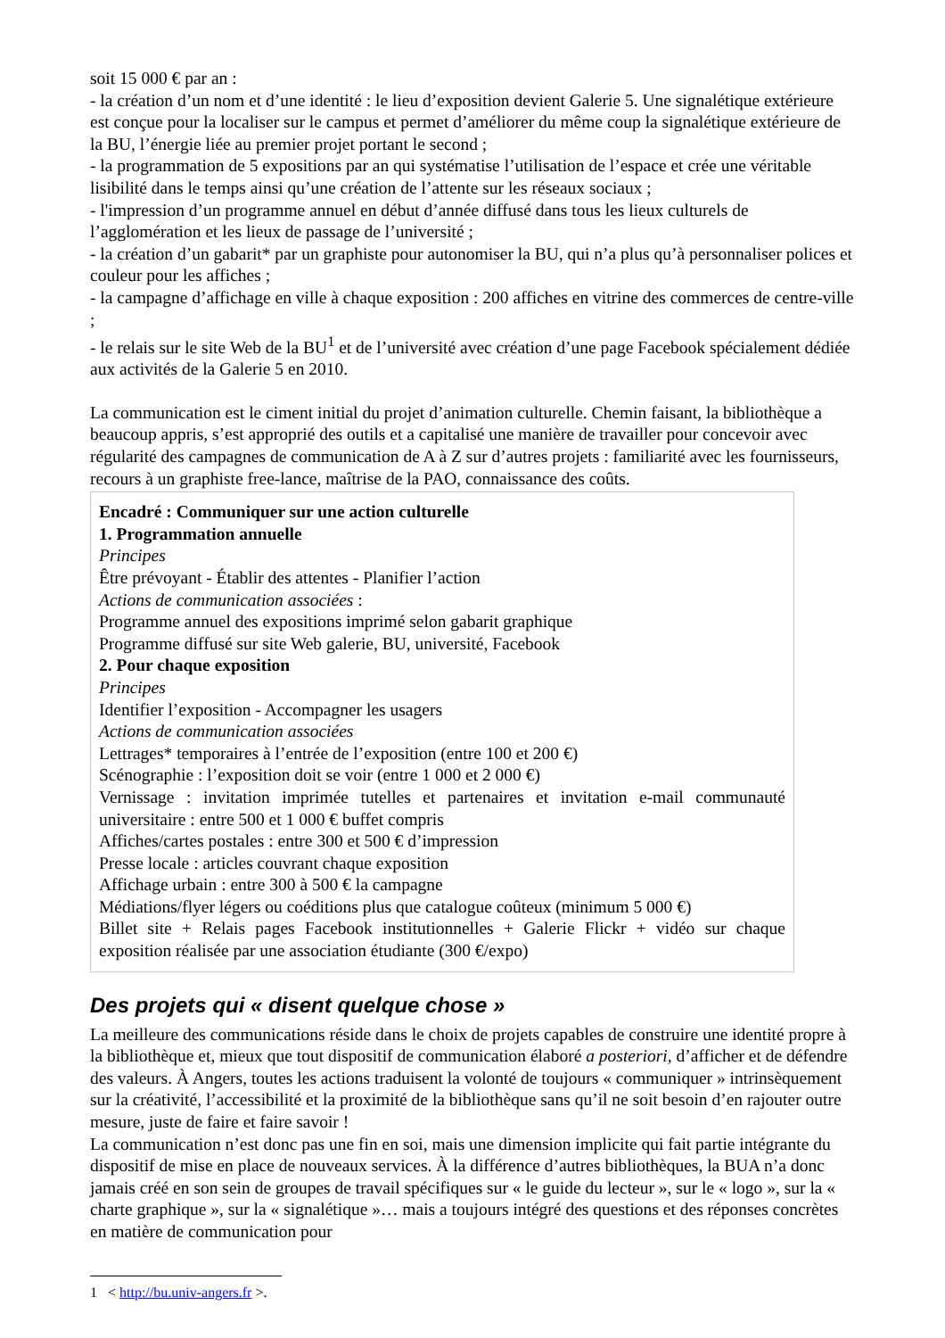soit 15 000 € par an :
- la création d’un nom et d’une identité : le lieu d’exposition devient Galerie 5. Une signalétique extérieure est conçue pour la localiser sur le campus et permet d’améliorer du même coup la signalétique extérieure de la BU, l’énergie liée au premier projet portant le second ;
- la programmation de 5 expositions par an qui systématise l’utilisation de l’espace et crée une véritable lisibilité dans le temps ainsi qu’une création de l’attente sur les réseaux sociaux ;
- l'impression d’un programme annuel en début d’année diffusé dans tous les lieux culturels de l’agglomération et les lieux de passage de l’université ;
- la création d’un gabarit* par un graphiste pour autonomiser la BU, qui n’a plus qu’à personnaliser polices et couleur pour les affiches ;
- la campagne d’affichage en ville à chaque exposition : 200 affiches en vitrine des commerces de centre-ville ;
- le relais sur le site Web de la BU<sup>1</sup> et de l’université avec création d’une page Facebook spécialement dédiée aux activités de la Galerie 5 en 2010.
La communication est le ciment initial du projet d’animation culturelle. Chemin faisant, la bibliothèque a beaucoup appris, s’est approprié des outils et a capitalisé une manière de travailler pour concevoir avec régularité des campagnes de communication de A à Z sur d’autres projets : familiarité avec les fournisseurs, recours à un graphiste free-lance, maîtrise de la PAO, connaissance des coûts.
Encadré : Communiquer sur une action culturelle
1. Programmation annuelle
Principes
Être prévoyant - Établir des attentes - Planifier l’action
Actions de communication associées :
Programme annuel des expositions imprimé selon gabarit graphique
Programme diffusé sur site Web galerie, BU, université, Facebook
2. Pour chaque exposition
Principes
Identifier l’exposition - Accompagner les usagers
Actions de communication associées
Lettrages* temporaires à l’entrée de l’exposition (entre 100 et 200 €)
Scénographie : l’exposition doit se voir (entre 1 000 et 2 000 €)
Vernissage : invitation imprimée tutelles et partenaires et invitation e-mail communauté universitaire : entre 500 et 1 000 € buffet compris
Affiches/cartes postales : entre 300 et 500 € d’impression
Presse locale : articles couvrant chaque exposition
Affichage urbain : entre 300 à 500 € la campagne
Médiations/flyer légers ou coéditions plus que catalogue coûteux (minimum 5 000 €)
Billet site + Relais pages Facebook institutionnelles + Galerie Flickr + vidéo sur chaque exposition réalisée par une association étudiante (300 €/expo)
Des projets qui « disent quelque chose »
La meilleure des communications réside dans le choix de projets capables de construire une identité propre à la bibliothèque et, mieux que tout dispositif de communication élaboré a posteriori, d’afficher et de défendre des valeurs. À Angers, toutes les actions traduisent la volonté de toujours « communiquer » intrinsèquement sur la créativité, l’accessibilité et la proximité de la bibliothèque sans qu’il ne soit besoin d’en rajouter outre mesure, juste de faire et faire savoir !
La communication n’est donc pas une fin en soi, mais une dimension implicite qui fait partie intégrante du dispositif de mise en place de nouveaux services. À la différence d’autres bibliothèques, la BUA n’a donc jamais créé en son sein de groupes de travail spécifiques sur « le guide du lecteur », sur le « logo », sur la « charte graphique », sur la « signalétique »… mais a toujours intégré des questions et des réponses concrètes en matière de communication pour
1 < http://bu.univ-angers.fr >.